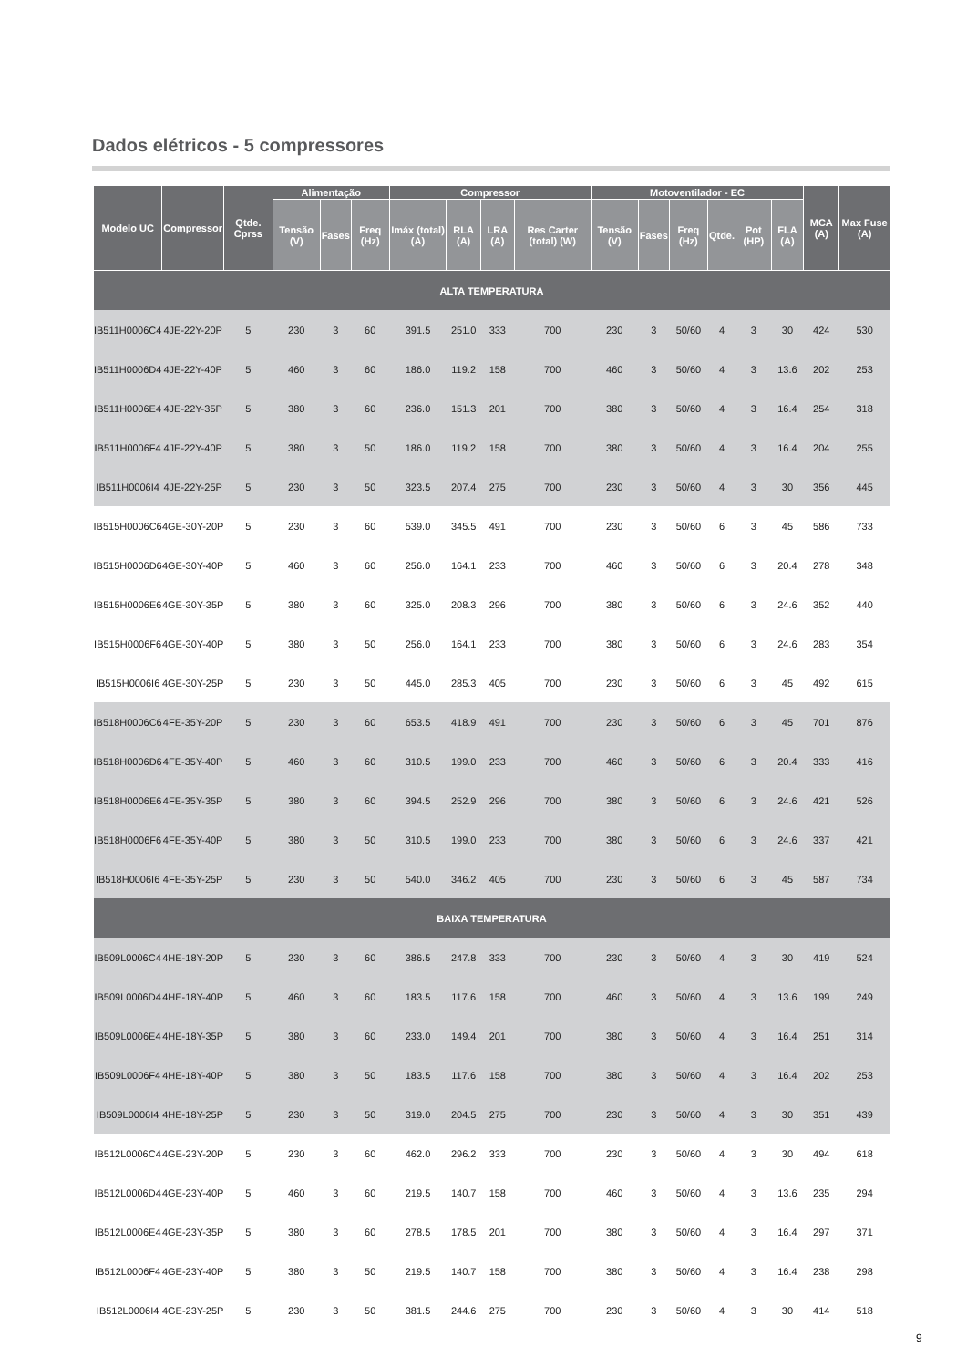Dados elétricos - 5 compressores
| Modelo UC | Compressor | Qtde. Cprss | Alimentação | | | Compressor | | | | Motoventilador - EC | | | | | | MCA (A) | Max Fuse (A) |
| --- | --- | --- | --- | --- | --- | --- | --- | --- | --- | --- | --- | --- | --- | --- | --- | --- | --- |
| | | | Tensão (V) | Fases | Freq (Hz) | Imáx (total) (A) | RLA (A) | LRA (A) | Res Carter (total) (W) | Tensão (V) | Fases | Freq (Hz) | Qtde. | Pot (HP) | FLA (A) | | |
| ALTA TEMPERATURA | | | | | | | | | | | | | | | | | |
| IB511H0006C4 | 4JE-22Y-20P | 5 | 230 | 3 | 60 | 391.5 | 251.0 | 333 | 700 | 230 | 3 | 50/60 | 4 | 3 | 30 | 424 | 530 |
| IB511H0006D4 | 4JE-22Y-40P | 5 | 460 | 3 | 60 | 186.0 | 119.2 | 158 | 700 | 460 | 3 | 50/60 | 4 | 3 | 13.6 | 202 | 253 |
| IB511H0006E4 | 4JE-22Y-35P | 5 | 380 | 3 | 60 | 236.0 | 151.3 | 201 | 700 | 380 | 3 | 50/60 | 4 | 3 | 16.4 | 254 | 318 |
| IB511H0006F4 | 4JE-22Y-40P | 5 | 380 | 3 | 50 | 186.0 | 119.2 | 158 | 700 | 380 | 3 | 50/60 | 4 | 3 | 16.4 | 204 | 255 |
| IB511H0006I4 | 4JE-22Y-25P | 5 | 230 | 3 | 50 | 323.5 | 207.4 | 275 | 700 | 230 | 3 | 50/60 | 4 | 3 | 30 | 356 | 445 |
| IB515H0006C6 | 4GE-30Y-20P | 5 | 230 | 3 | 60 | 539.0 | 345.5 | 491 | 700 | 230 | 3 | 50/60 | 6 | 3 | 45 | 586 | 733 |
| IB515H0006D6 | 4GE-30Y-40P | 5 | 460 | 3 | 60 | 256.0 | 164.1 | 233 | 700 | 460 | 3 | 50/60 | 6 | 3 | 20.4 | 278 | 348 |
| IB515H0006E6 | 4GE-30Y-35P | 5 | 380 | 3 | 60 | 325.0 | 208.3 | 296 | 700 | 380 | 3 | 50/60 | 6 | 3 | 24.6 | 352 | 440 |
| IB515H0006F6 | 4GE-30Y-40P | 5 | 380 | 3 | 50 | 256.0 | 164.1 | 233 | 700 | 380 | 3 | 50/60 | 6 | 3 | 24.6 | 283 | 354 |
| IB515H0006I6 | 4GE-30Y-25P | 5 | 230 | 3 | 50 | 445.0 | 285.3 | 405 | 700 | 230 | 3 | 50/60 | 6 | 3 | 45 | 492 | 615 |
| IB518H0006C6 | 4FE-35Y-20P | 5 | 230 | 3 | 60 | 653.5 | 418.9 | 491 | 700 | 230 | 3 | 50/60 | 6 | 3 | 45 | 701 | 876 |
| IB518H0006D6 | 4FE-35Y-40P | 5 | 460 | 3 | 60 | 310.5 | 199.0 | 233 | 700 | 460 | 3 | 50/60 | 6 | 3 | 20.4 | 333 | 416 |
| IB518H0006E6 | 4FE-35Y-35P | 5 | 380 | 3 | 60 | 394.5 | 252.9 | 296 | 700 | 380 | 3 | 50/60 | 6 | 3 | 24.6 | 421 | 526 |
| IB518H0006F6 | 4FE-35Y-40P | 5 | 380 | 3 | 50 | 310.5 | 199.0 | 233 | 700 | 380 | 3 | 50/60 | 6 | 3 | 24.6 | 337 | 421 |
| IB518H0006I6 | 4FE-35Y-25P | 5 | 230 | 3 | 50 | 540.0 | 346.2 | 405 | 700 | 230 | 3 | 50/60 | 6 | 3 | 45 | 587 | 734 |
| BAIXA TEMPERATURA | | | | | | | | | | | | | | | | | |
| IB509L0006C4 | 4HE-18Y-20P | 5 | 230 | 3 | 60 | 386.5 | 247.8 | 333 | 700 | 230 | 3 | 50/60 | 4 | 3 | 30 | 419 | 524 |
| IB509L0006D4 | 4HE-18Y-40P | 5 | 460 | 3 | 60 | 183.5 | 117.6 | 158 | 700 | 460 | 3 | 50/60 | 4 | 3 | 13.6 | 199 | 249 |
| IB509L0006E4 | 4HE-18Y-35P | 5 | 380 | 3 | 60 | 233.0 | 149.4 | 201 | 700 | 380 | 3 | 50/60 | 4 | 3 | 16.4 | 251 | 314 |
| IB509L0006F4 | 4HE-18Y-40P | 5 | 380 | 3 | 50 | 183.5 | 117.6 | 158 | 700 | 380 | 3 | 50/60 | 4 | 3 | 16.4 | 202 | 253 |
| IB509L0006I4 | 4HE-18Y-25P | 5 | 230 | 3 | 50 | 319.0 | 204.5 | 275 | 700 | 230 | 3 | 50/60 | 4 | 3 | 30 | 351 | 439 |
| IB512L0006C4 | 4GE-23Y-20P | 5 | 230 | 3 | 60 | 462.0 | 296.2 | 333 | 700 | 230 | 3 | 50/60 | 4 | 3 | 30 | 494 | 618 |
| IB512L0006D4 | 4GE-23Y-40P | 5 | 460 | 3 | 60 | 219.5 | 140.7 | 158 | 700 | 460 | 3 | 50/60 | 4 | 3 | 13.6 | 235 | 294 |
| IB512L0006E4 | 4GE-23Y-35P | 5 | 380 | 3 | 60 | 278.5 | 178.5 | 201 | 700 | 380 | 3 | 50/60 | 4 | 3 | 16.4 | 297 | 371 |
| IB512L0006F4 | 4GE-23Y-40P | 5 | 380 | 3 | 50 | 219.5 | 140.7 | 158 | 700 | 380 | 3 | 50/60 | 4 | 3 | 16.4 | 238 | 298 |
| IB512L0006I4 | 4GE-23Y-25P | 5 | 230 | 3 | 50 | 381.5 | 244.6 | 275 | 700 | 230 | 3 | 50/60 | 4 | 3 | 30 | 414 | 518 |
9